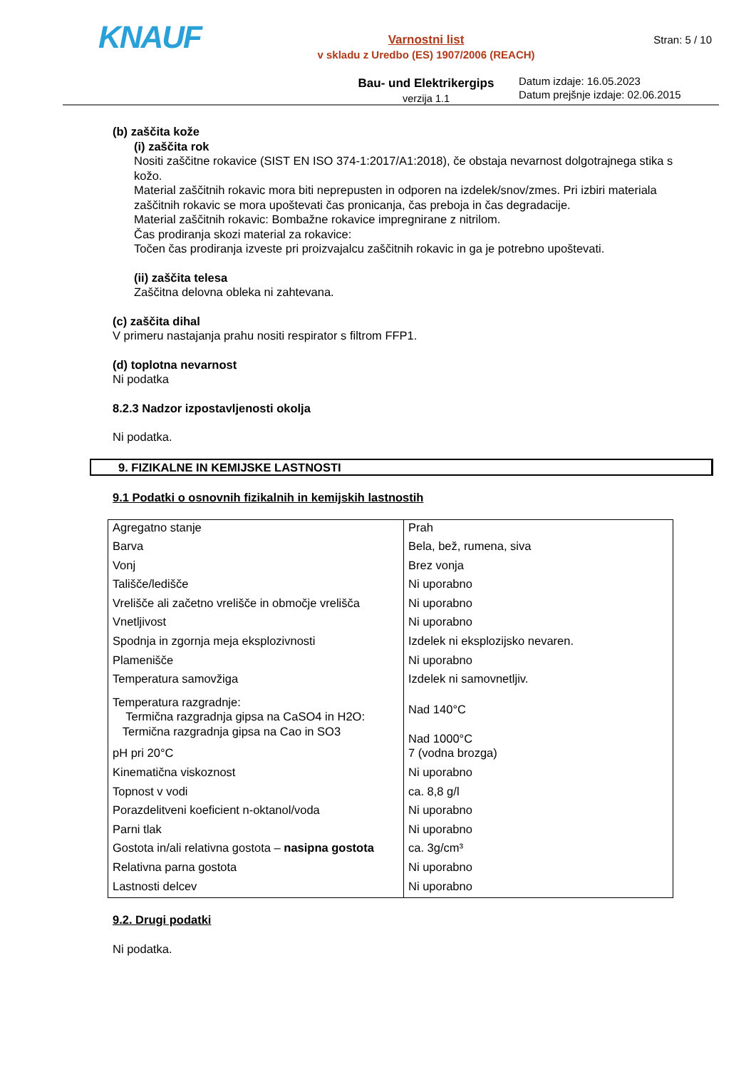KNAUF
Varnostni list
v skladu z Uredbo (ES) 1907/2006 (REACH)
Bau- und Elektrikergips
verzija 1.1
Stran: 5 / 10
Datum izdaje: 16.05.2023
Datum prejšnje izdaje: 02.06.2015
(b) zaščita kože
(i) zaščita rok
Nositi zaščitne rokavice (SIST EN ISO 374-1:2017/A1:2018), če obstaja nevarnost dolgotrajnega stika s kožo.
Material zaščitnih rokavic mora biti neprepusten in odporen na izdelek/snov/zmes. Pri izbiri materiala zaščitnih rokavic se mora upoštevati čas pronicanja, čas preboja in čas degradacije.
Material zaščitnih rokavic: Bombažne rokavice impregnirane z nitrilom.
Čas prodiranja skozi material za rokavice:
Točen čas prodiranja izveste pri proizvajalcu zaščitnih rokavic in ga je potrebno upoštevati.
(ii) zaščita telesa
Zaščitna delovna obleka ni zahtevana.
(c) zaščita dihal
V primeru nastajanja prahu nositi respirator s filtrom FFP1.
(d) toplotna nevarnost
Ni podatka
8.2.3 Nadzor izpostavljenosti okolja
Ni podatka.
9. FIZIKALNE IN KEMIJSKE LASTNOSTI
9.1 Podatki o osnovnih fizikalnih in kemijskih lastnostih
| Agregatno stanje | Prah |
| Barva | Bela, bež, rumena, siva |
| Vonj | Brez vonja |
| Tališče/ledišče | Ni uporabno |
| Vrelišče ali začetno vrelišče in območje vrelišča | Ni uporabno |
| Vnetljivost | Ni uporabno |
| Spodnja in zgornja meja eksplozivnosti | Izdelek ni eksplozijsko nevaren. |
| Plamenišče | Ni uporabno |
| Temperatura samovžiga | Izdelek ni samovnetljiv. |
| Temperatura razgradnje: Termična razgradnja gipsa na CaSO4 in H2O: Termična razgradnja gipsa na Cao in SO3 | Nad 140°C Nad 1000°C |
| pH pri 20°C | 7 (vodna brozga) |
| Kinematična viskoznost | Ni uporabno |
| Topnost v vodi | ca. 8,8 g/l |
| Porazdelitveni koeficient n-oktanol/voda | Ni uporabno |
| Parni tlak | Ni uporabno |
| Gostota in/ali relativna gostota – nasipna gostota | ca. 3g/cm³ |
| Relativna parna gostota | Ni uporabno |
| Lastnosti delcev | Ni uporabno |
9.2. Drugi podatki
Ni podatka.